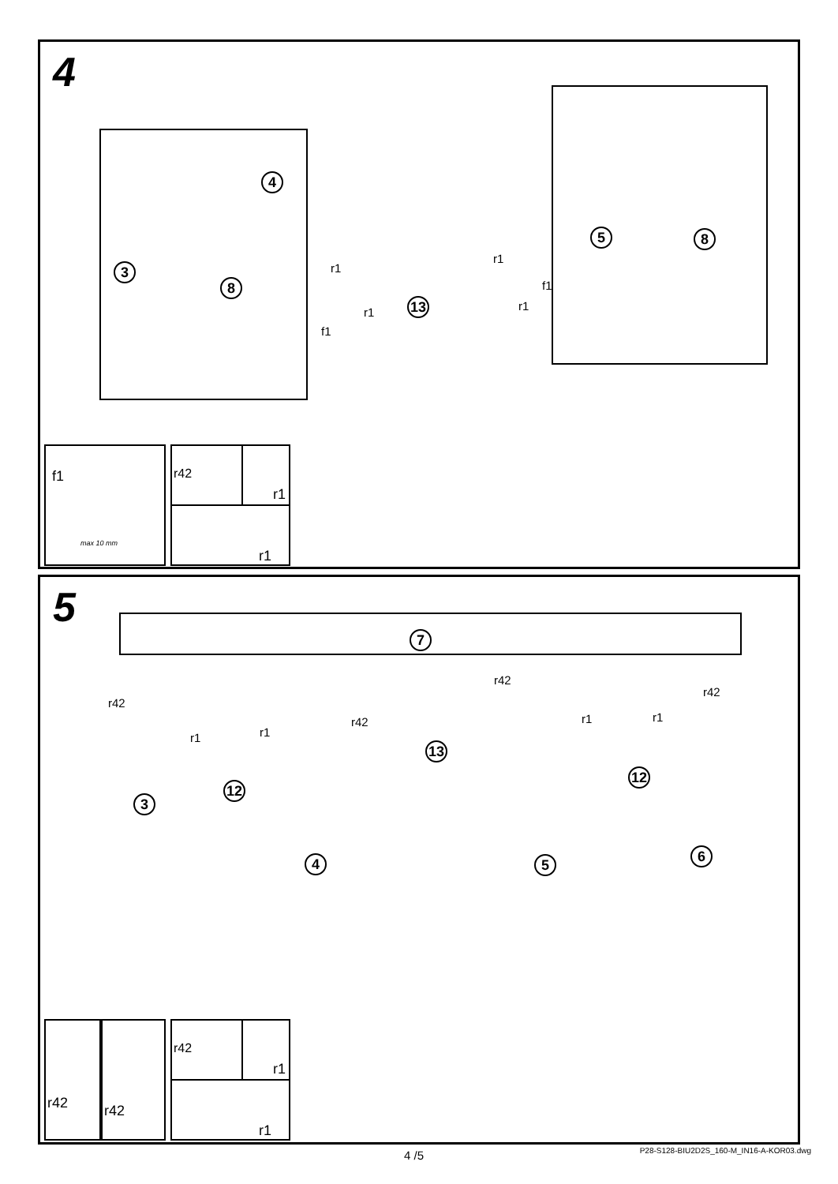4
4
3
8
5 8
13
r1
r1
r1 r1
f1
f1
f1
max 10 mm
r42 r1
r1
5
7
r42
r42
r42
r42 r1 r1
r1 r1
13
12
12
3
6
4 5
r42 r42 r42 r1
r1
4 /5
P28-S128-BIU2D2S_160-M_IN16-A-KOR03.dwg